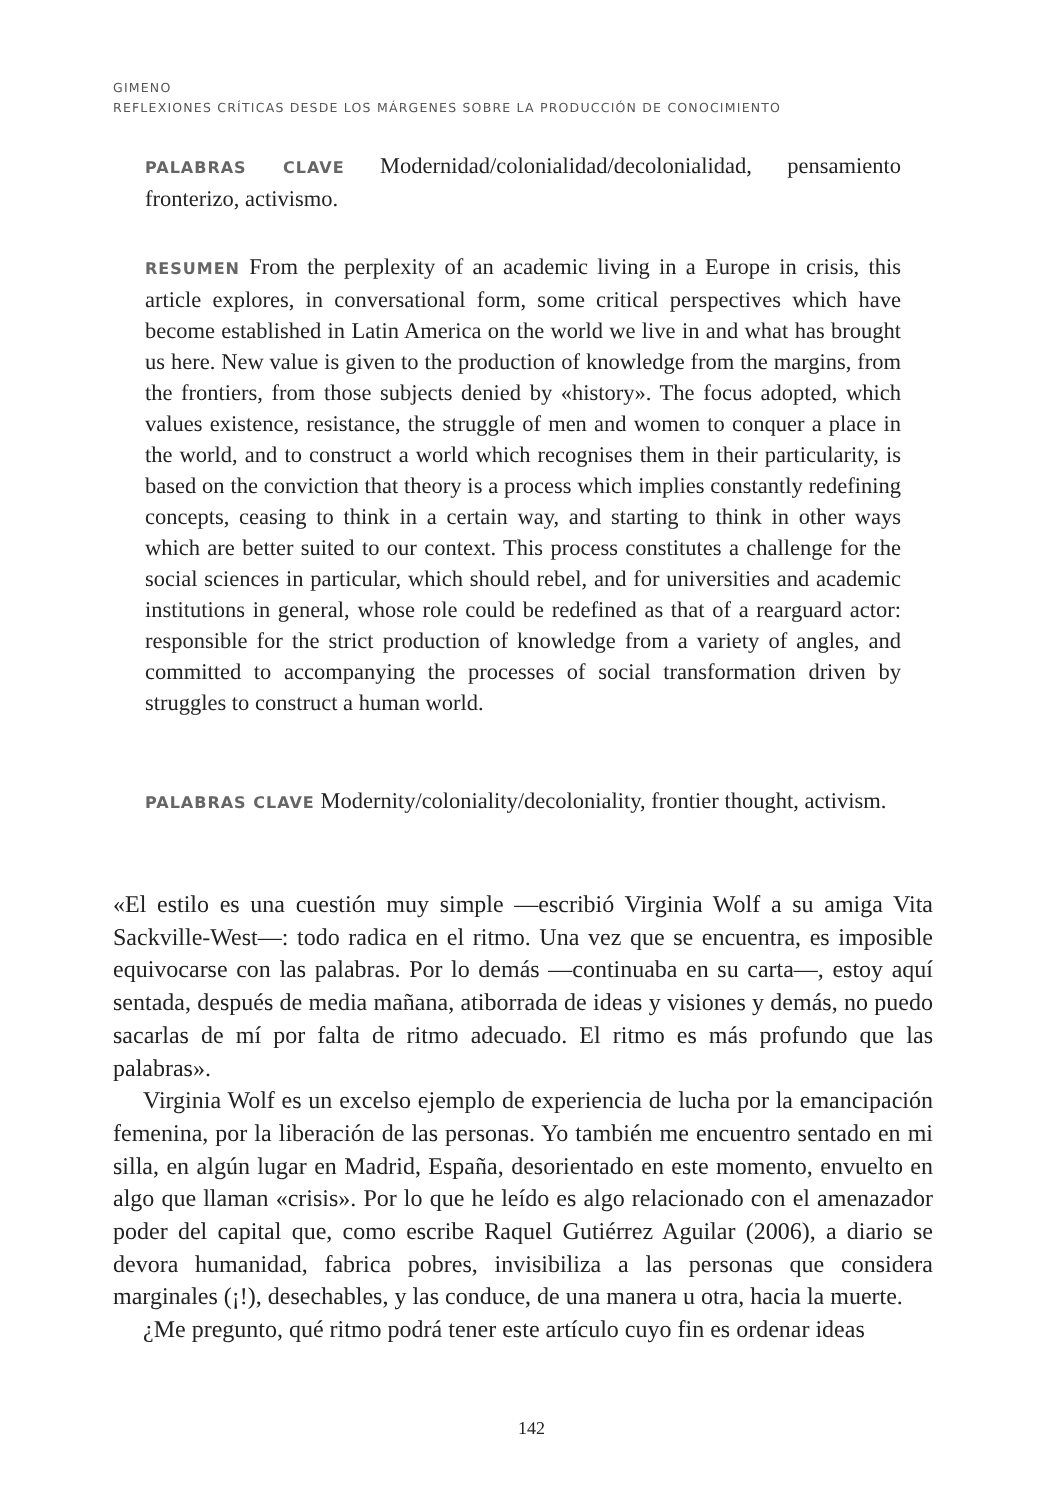GIMENO
REFLEXIONES CRÍTICAS DESDE LOS MÁRGENES SOBRE LA PRODUCCIÓN DE CONOCIMIENTO
PALABRAS CLAVE Modernidad/colonialidad/decolonialidad, pensamiento fronterizo, activismo.
RESUMEN From the perplexity of an academic living in a Europe in crisis, this article explores, in conversational form, some critical perspectives which have become established in Latin America on the world we live in and what has brought us here. New value is given to the production of knowledge from the margins, from the frontiers, from those subjects denied by «history». The focus adopted, which values existence, resistance, the struggle of men and women to conquer a place in the world, and to construct a world which recognises them in their particularity, is based on the conviction that theory is a process which implies constantly redefining concepts, ceasing to think in a certain way, and starting to think in other ways which are better suited to our context. This process constitutes a challenge for the social sciences in particular, which should rebel, and for universities and academic institutions in general, whose role could be redefined as that of a rearguard actor: responsible for the strict production of knowledge from a variety of angles, and committed to accompanying the processes of social transformation driven by struggles to construct a human world.
PALABRAS CLAVE Modernity/coloniality/decoloniality, frontier thought, activism.
«El estilo es una cuestión muy simple —escribió Virginia Wolf a su amiga Vita Sackville-West—: todo radica en el ritmo. Una vez que se encuentra, es imposible equivocarse con las palabras. Por lo demás —continuaba en su carta—, estoy aquí sentada, después de media mañana, atiborrada de ideas y visiones y demás, no puedo sacarlas de mí por falta de ritmo adecuado. El ritmo es más profundo que las palabras».
Virginia Wolf es un excelso ejemplo de experiencia de lucha por la emancipación femenina, por la liberación de las personas. Yo también me encuentro sentado en mi silla, en algún lugar en Madrid, España, desorientado en este momento, envuelto en algo que llaman «crisis». Por lo que he leído es algo relacionado con el amenazador poder del capital que, como escribe Raquel Gutiérrez Aguilar (2006), a diario se devora humanidad, fabrica pobres, invisibiliza a las personas que considera marginales (¡!), desechables, y las conduce, de una manera u otra, hacia la muerte.
¿Me pregunto, qué ritmo podrá tener este artículo cuyo fin es ordenar ideas
142